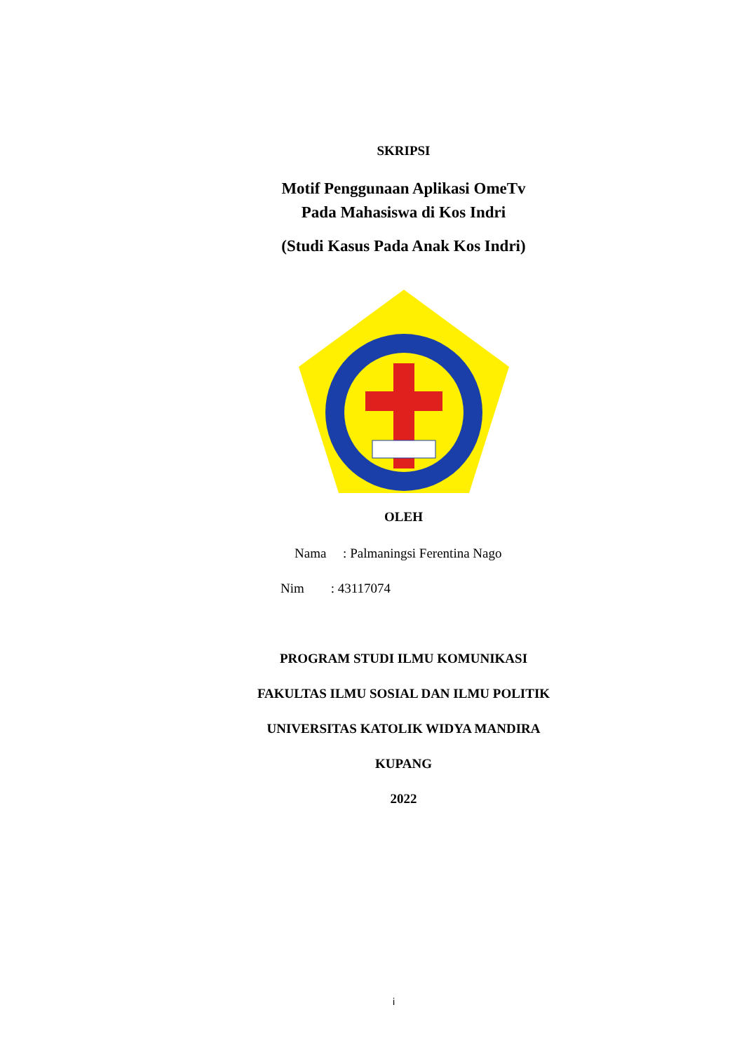SKRIPSI
Motif Penggunaan Aplikasi OmeTv
Pada Mahasiswa di Kos Indri
(Studi Kasus Pada Anak Kos Indri)
OLEH
Nama : Palmaningsi Ferentina Nago
Nim : 43117074
PROGRAM STUDI ILMU KOMUNIKASI
FAKULTAS ILMU SOSIAL DAN ILMU POLITIK
UNIVERSITAS KATOLIK WIDYA MANDIRA
KUPANG
2022
i